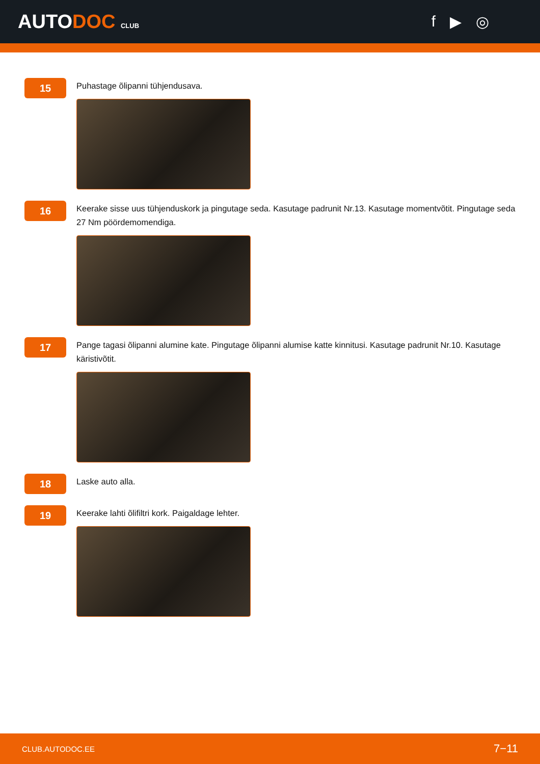AUTODOC CLUB
f ▶ ◎
15
Puhastage õlipanni tühjendusava.
16
Keerake sisse uus tühjenduskork ja pingutage seda. Kasutage padrunit Nr.13. Kasutage momentvõtit. Pingutage seda 27 Nm pöördemomendiga.
17
Pange tagasi õlipanni alumine kate. Pingutage õlipanni alumise katte kinnitusi. Kasutage padrunit Nr.10. Kasutage käristivõtit.
18
Laske auto alla.
19
Keerake lahti õlifiltri kork. Paigaldage lehter.
CLUB.AUTODOC.EE 7−11